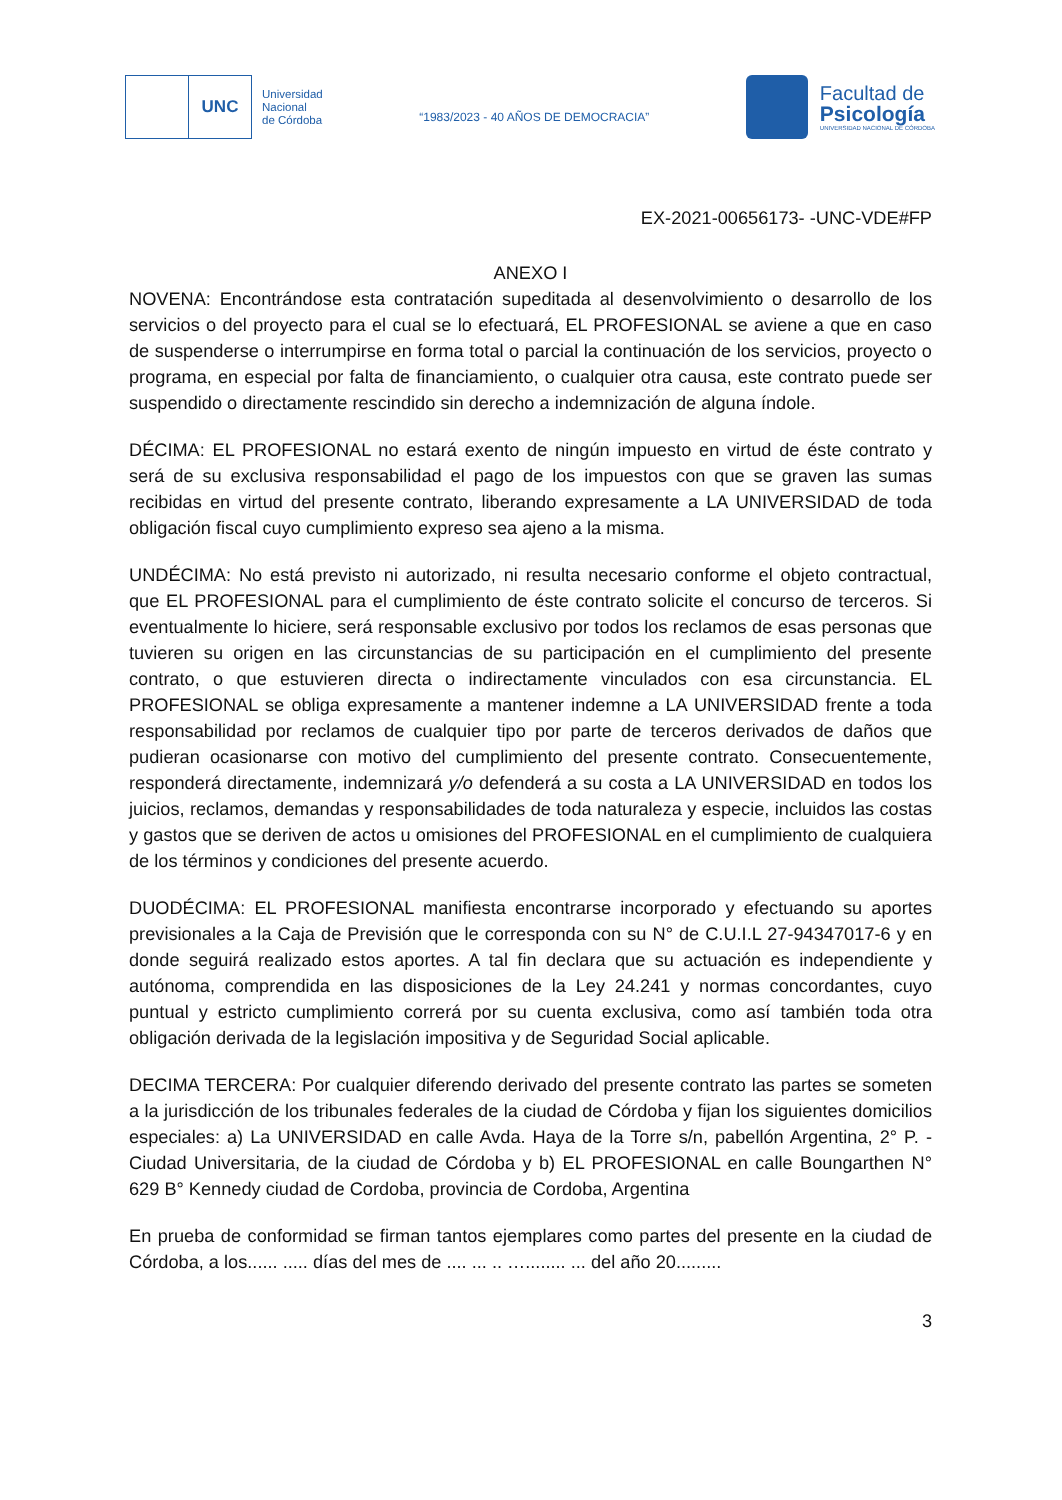UNC
Universidad
Nacional
de Córdoba
“1983/2023 - 40 AÑOS DE DEMOCRACIA”
Facultad de
Psicología
UNIVERSIDAD NACIONAL DE CÓRDOBA
EX-2021-00656173- -UNC-VDE#FP
ANEXO I
NOVENA: Encontrándose esta contratación supeditada al desenvolvimiento o desarrollo de los servicios o del proyecto para el cual se lo efectuará, EL PROFESIONAL se aviene a que en caso de suspenderse o interrumpirse en forma total o parcial la continuación de los servicios, proyecto o programa, en especial por falta de financiamiento, o cualquier otra causa, este contrato puede ser suspendido o directamente rescindido sin derecho a indemnización de alguna índole.
DÉCIMA: EL PROFESIONAL no estará exento de ningún impuesto en virtud de éste contrato y será de su exclusiva responsabilidad el pago de los impuestos con que se graven las sumas recibidas en virtud del presente contrato, liberando expresamente a LA UNIVERSIDAD de toda obligación fiscal cuyo cumplimiento expreso sea ajeno a la misma.
UNDÉCIMA: No está previsto ni autorizado, ni resulta necesario conforme el objeto contractual, que EL PROFESIONAL para el cumplimiento de éste contrato solicite el concurso de terceros. Si eventualmente lo hiciere, será responsable exclusivo por todos los reclamos de esas personas que tuvieren su origen en las circunstancias de su participación en el cumplimiento del presente contrato, o que estuvieren directa o indirectamente vinculados con esa circunstancia. EL PROFESIONAL se obliga expresamente a mantener indemne a LA UNIVERSIDAD frente a toda responsabilidad por reclamos de cualquier tipo por parte de terceros derivados de daños que pudieran ocasionarse con motivo del cumplimiento del presente contrato. Consecuentemente, responderá directamente, indemnizará y/o defenderá a su costa a LA UNIVERSIDAD en todos los juicios, reclamos, demandas y responsabilidades de toda naturaleza y especie, incluidos las costas y gastos que se deriven de actos u omisiones del PROFESIONAL en el cumplimiento de cualquiera de los términos y condiciones del presente acuerdo.
DUODÉCIMA: EL PROFESIONAL manifiesta encontrarse incorporado y efectuando su aportes previsionales a la Caja de Previsión que le corresponda con su N° de C.U.I.L 27-94347017-6 y en donde seguirá realizado estos aportes. A tal fin declara que su actuación es independiente y autónoma, comprendida en las disposiciones de la Ley 24.241 y normas concordantes, cuyo puntual y estricto cumplimiento correrá por su cuenta exclusiva, como así también toda otra obligación derivada de la legislación impositiva y de Seguridad Social aplicable.
DECIMA TERCERA: Por cualquier diferendo derivado del presente contrato las partes se someten a la jurisdicción de los tribunales federales de la ciudad de Córdoba y fijan los siguientes domicilios especiales: a) La UNIVERSIDAD en calle Avda. Haya de la Torre s/n, pabellón Argentina, 2° P. - Ciudad Universitaria, de la ciudad de Córdoba y b) EL PROFESIONAL en calle Boungarthen N° 629 B° Kennedy ciudad de Cordoba, provincia de Cordoba, Argentina
En prueba de conformidad se firman tantos ejemplares como partes del presente en la ciudad de Córdoba, a los...... ..... días del mes de .... ... .. …........ ... del año 20.........
3